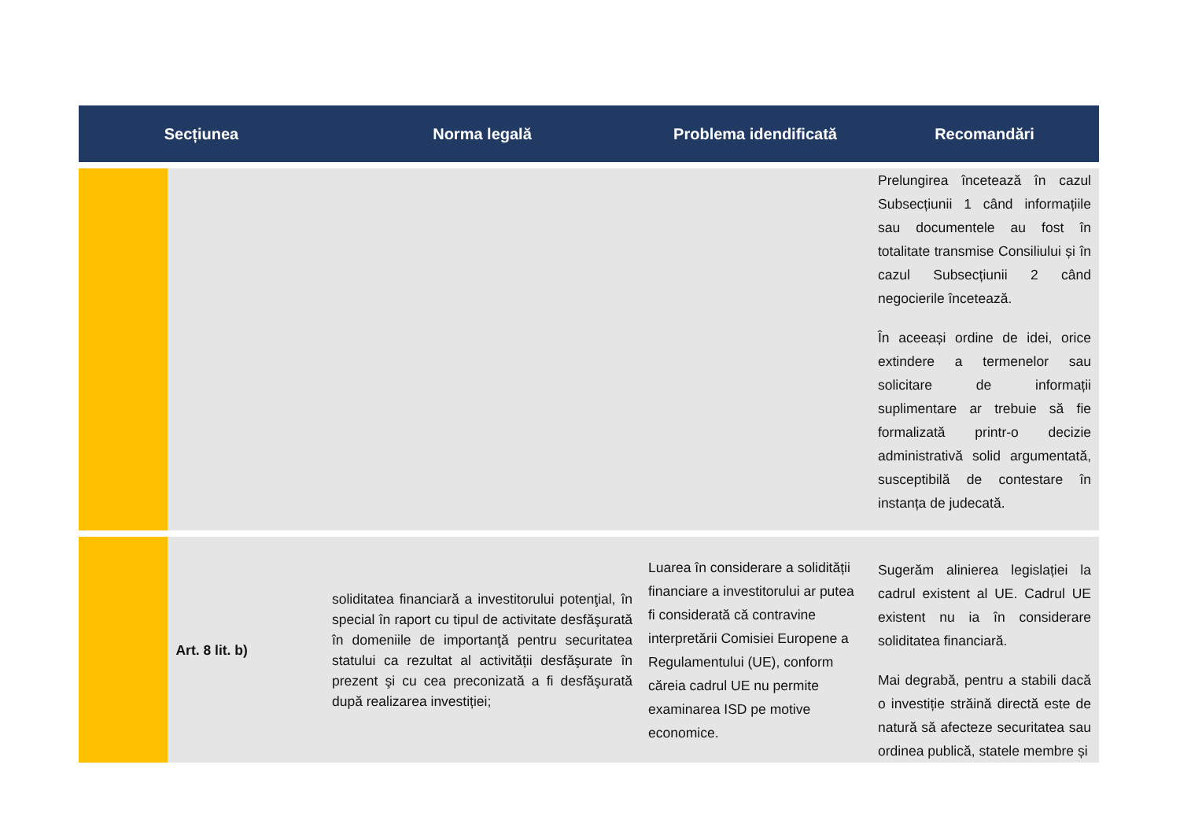| Secțiunea | | Norma legală | Problema idendificată | Recomandări |
| --- | --- | --- | --- | --- |
| | | | | Prelungirea încetează în cazul Subsecțiunii 1 când informațiile sau documentele au fost în totalitate transmise Consiliului și în cazul Subsecțiunii 2 când negocierile încetează. În aceeași ordine de idei, orice extindere a termenelor sau solicitare de informații suplimentare ar trebuie să fie formalizată printr-o decizie administrativă solid argumentată, susceptibilă de contestare în instanța de judecată. |
| | Art. 8 lit. b) | soliditatea financiară a investitorului potenţial, în special în raport cu tipul de activitate desfăşurată în domeniile de importanţă pentru securitatea statului ca rezultat al activității desfăşurate în prezent şi cu cea preconizată a fi desfăşurată după realizarea investiției; | Luarea în considerare a solidității financiare a investitorului ar putea fi considerată că contravine interpretării Comisiei Europene a Regulamentului (UE), conform căreia cadrul UE nu permite examinarea ISD pe motive economice. | Sugerăm alinierea legislației la cadrul existent al UE. Cadrul UE existent nu ia în considerare soliditatea financiară. Mai degrabă, pentru a stabili dacă o investiție străină directă este de natură să afecteze securitatea sau ordinea publică, statele membre și |